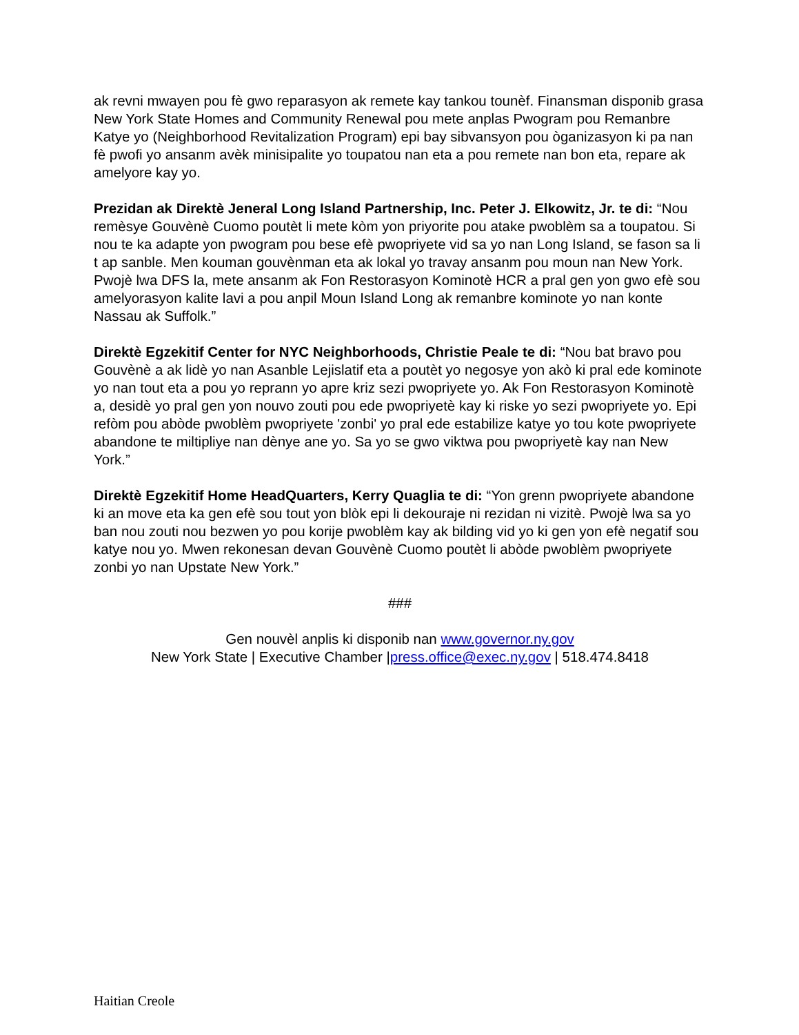ak revni mwayen pou fè gwo reparasyon ak remete kay tankou tounèf. Finansman disponib grasa New York State Homes and Community Renewal pou mete anplas Pwogram pou Remanbre Katye yo (Neighborhood Revitalization Program) epi bay sibvansyon pou òganizasyon ki pa nan fè pwofi yo ansanm avèk minisipalite yo toupatou nan eta a pou remete nan bon eta, repare ak amelyore kay yo.
Prezidan ak Direktè Jeneral Long Island Partnership, Inc. Peter J. Elkowitz, Jr. te di: “Nou remèsye Gouvènè Cuomo poutèt li mete kòm yon priyorite pou atake pwoblèm sa a toupatou. Si nou te ka adapte yon pwogram pou bese efè pwopriyete vid sa yo nan Long Island, se fason sa li t ap sanble. Men kouman gouvènman eta ak lokal yo travay ansanm pou moun nan New York. Pwojè lwa DFS la, mete ansanm ak Fon Restorasyon Kominotè HCR a pral gen yon gwo efè sou amelyorasyon kalite lavi a pou anpil Moun Island Long ak remanbre kominote yo nan konte Nassau ak Suffolk.”
Direktè Egzekitif Center for NYC Neighborhoods, Christie Peale te di: “Nou bat bravo pou Gouvènè a ak lidè yo nan Asanble Lejislatif eta a poutèt yo negosye yon akò ki pral ede kominote yo nan tout eta a pou yo reprann yo apre kriz sezi pwopriyete yo. Ak Fon Restorasyon Kominotè a, desidè yo pral gen yon nouvo zouti pou ede pwopriyetè kay ki riske yo sezi pwopriyete yo. Epi refòm pou abòde pwoblèm pwopriyete 'zonbi' yo pral ede estabilize katye yo tou kote pwopriyete abandone te miltipliye nan dènye ane yo. Sa yo se gwo viktwa pou pwopriyetè kay nan New York.”
Direktè Egzekitif Home HeadQuarters, Kerry Quaglia te di: “Yon grenn pwopriyete abandone ki an move eta ka gen efè sou tout yon blòk epi li dekouraje ni rezidan ni vizitè. Pwojè lwa sa yo ban nou zouti nou bezwen yo pou korije pwoblèm kay ak bilding vid yo ki gen yon efè negatif sou katye nou yo. Mwen rekonesan devan Gouvènè Cuomo poutèt li abòde pwoblèm pwopriyete zonbi yo nan Upstate New York.”
###
Gen nouvèl anplis ki disponib nan www.governor.ny.gov
New York State | Executive Chamber |press.office@exec.ny.gov | 518.474.8418
Haitian Creole